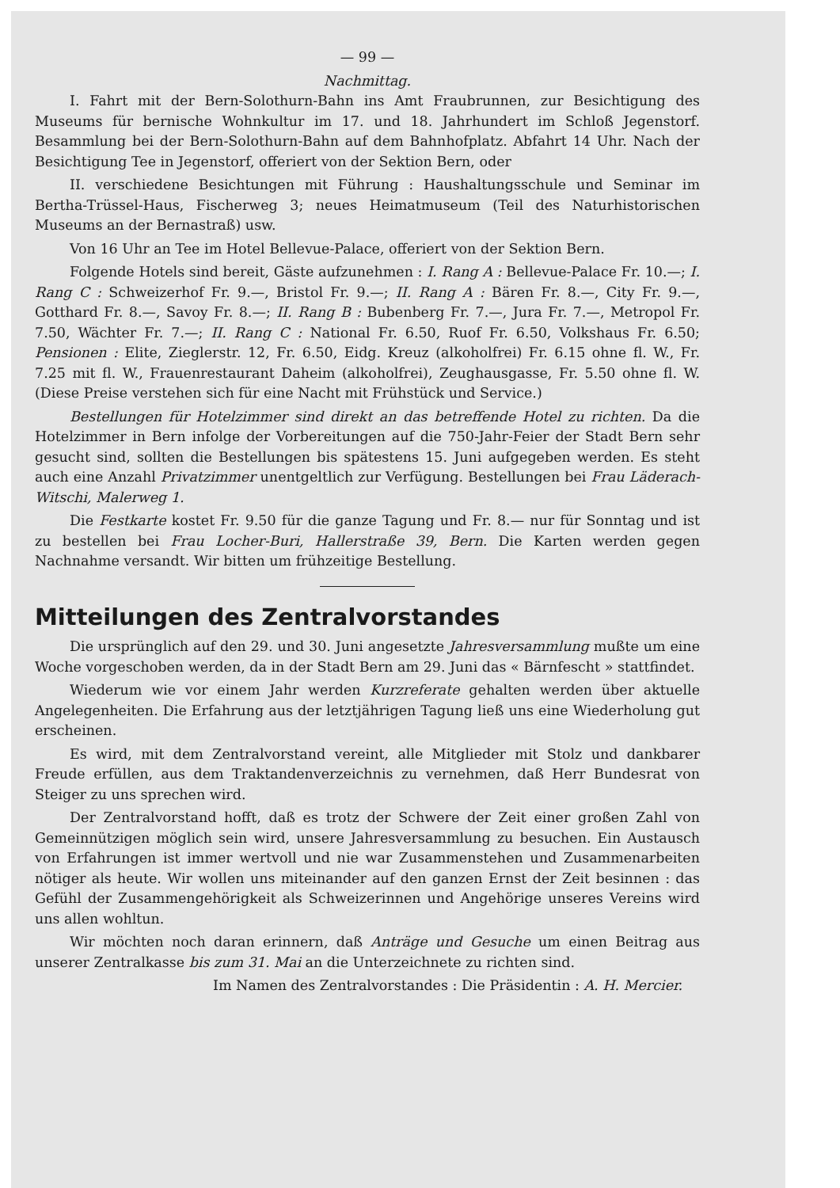— 99 —
Nachmittag.
I. Fahrt mit der Bern-Solothurn-Bahn ins Amt Fraubrunnen, zur Besichtigung des Museums für bernische Wohnkultur im 17. und 18. Jahrhundert im Schloß Jegenstorf. Besammlung bei der Bern-Solothurn-Bahn auf dem Bahnhofplatz. Abfahrt 14 Uhr. Nach der Besichtigung Tee in Jegenstorf, offeriert von der Sektion Bern, oder
II. verschiedene Besichtungen mit Führung : Haushaltungsschule und Seminar im Bertha-Trüssel-Haus, Fischerweg 3; neues Heimatmuseum (Teil des Naturhistorischen Museums an der Bernastraß) usw.
Von 16 Uhr an Tee im Hotel Bellevue-Palace, offeriert von der Sektion Bern.
Folgende Hotels sind bereit, Gäste aufzunehmen : I. Rang A : Bellevue-Palace Fr. 10.—; I. Rang C : Schweizerhof Fr. 9.—, Bristol Fr. 9.—; II. Rang A : Bären Fr. 8.—, City Fr. 9.—, Gotthard Fr. 8.—, Savoy Fr. 8.—; II. Rang B : Bubenberg Fr. 7.—, Jura Fr. 7.—, Metropol Fr. 7.50, Wächter Fr. 7.—; II. Rang C : National Fr. 6.50, Ruof Fr. 6.50, Volkshaus Fr. 6.50; Pensionen : Elite, Zieglerstr. 12, Fr. 6.50, Eidg. Kreuz (alkoholfrei) Fr. 6.15 ohne fl. W., Fr. 7.25 mit fl. W., Frauenrestaurant Daheim (alkoholfrei), Zeughausgasse, Fr. 5.50 ohne fl. W. (Diese Preise verstehen sich für eine Nacht mit Frühstück und Service.)
Bestellungen für Hotelzimmer sind direkt an das betreffende Hotel zu richten. Da die Hotelzimmer in Bern infolge der Vorbereitungen auf die 750-Jahr-Feier der Stadt Bern sehr gesucht sind, sollten die Bestellungen bis spätestens 15. Juni aufgegeben werden. Es steht auch eine Anzahl Privatzimmer unentgeltlich zur Verfügung. Bestellungen bei Frau Läderach-Witschi, Malerweg 1.
Die Festkarte kostet Fr. 9.50 für die ganze Tagung und Fr. 8.— nur für Sonntag und ist zu bestellen bei Frau Locher-Buri, Hallerstraße 39, Bern. Die Karten werden gegen Nachnahme versandt. Wir bitten um frühzeitige Bestellung.
Mitteilungen des Zentralvorstandes
Die ursprünglich auf den 29. und 30. Juni angesetzte Jahresversammlung mußte um eine Woche vorgeschoben werden, da in der Stadt Bern am 29. Juni das « Bärnfescht » stattfindet.
Wiederum wie vor einem Jahr werden Kurzreferate gehalten werden über aktuelle Angelegenheiten. Die Erfahrung aus der letztjährigen Tagung ließ uns eine Wiederholung gut erscheinen.
Es wird, mit dem Zentralvorstand vereint, alle Mitglieder mit Stolz und dankbarer Freude erfüllen, aus dem Traktandenverzeichnis zu vernehmen, daß Herr Bundesrat von Steiger zu uns sprechen wird.
Der Zentralvorstand hofft, daß es trotz der Schwere der Zeit einer großen Zahl von Gemeinnützigen möglich sein wird, unsere Jahresversammlung zu besuchen. Ein Austausch von Erfahrungen ist immer wertvoll und nie war Zusammenstehen und Zusammenarbeiten nötiger als heute. Wir wollen uns miteinander auf den ganzen Ernst der Zeit besinnen : das Gefühl der Zusammengehörigkeit als Schweizerinnen und Angehörige unseres Vereins wird uns allen wohltun.
Wir möchten noch daran erinnern, daß Anträge und Gesuche um einen Beitrag aus unserer Zentralkasse bis zum 31. Mai an die Unterzeichnete zu richten sind.
Im Namen des Zentralvorstandes : Die Präsidentin : A. H. Mercier.